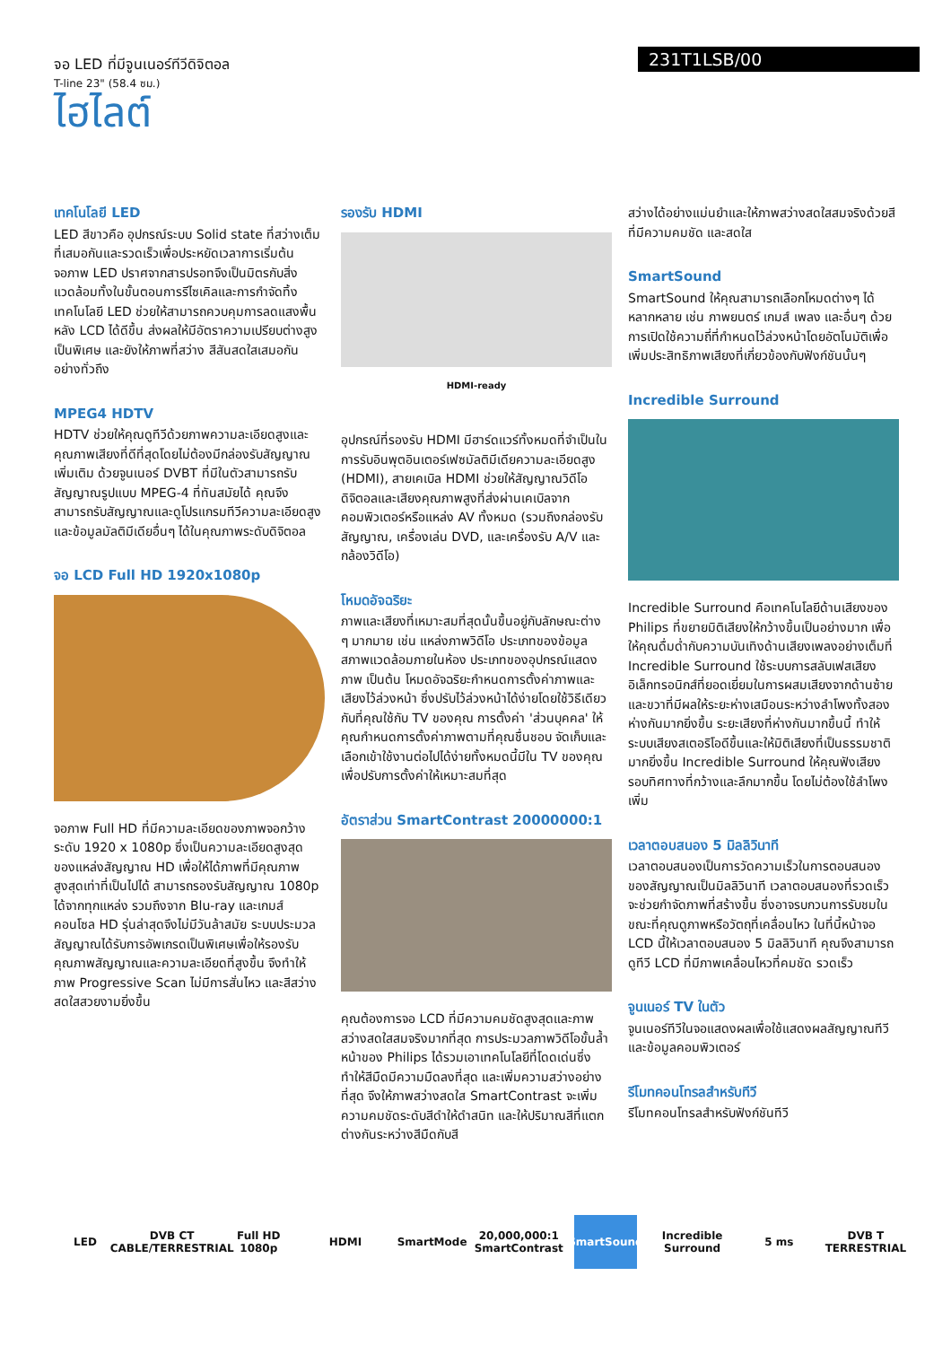จอ LED ที่มีจูนเนอร์ทีวีดิจิตอล
T-line 23" (58.4 ซม.)
ไฮไลต์
231T1LSB/00
เทคโนโลยี LED
LED สีขาวคือ อุปกรณ์ระบบ Solid state ที่สว่างเต็มที่เสมอกันและรวดเร็วเพื่อประหยัดเวลาการเริ่มต้น จอภาพ LED ปราศจากสารปรอทจึงเป็นมิตรกับสิ่งแวดล้อมทั้งในขั้นตอนการรีไซเคิลและการกำจัดทิ้ง เทคโนโลยี LED ช่วยให้สามารถควบคุมการลดแสงพื้นหลัง LCD ได้ดีขึ้น ส่งผลให้มีอัตราความเปรียบต่างสูงเป็นพิเศษ และยังให้ภาพที่สว่าง สีสันสดใสเสมอกันอย่างทั่วถึง
MPEG4 HDTV
HDTV ช่วยให้คุณดูทีวีด้วยภาพความละเอียดสูงและคุณภาพเสียงที่ดีที่สุดโดยไม่ต้องมีกล่องรับสัญญาณเพิ่มเติม ด้วยจูนเนอร์ DVBT ที่มีในตัวสามารถรับสัญญาณรูปแบบ MPEG-4 ที่ทันสมัยได้ คุณจึงสามารถรับสัญญาณและดูโปรแกรมทีวีความละเอียดสูงและข้อมูลมัลติมีเดียอื่นๆ ได้ในคุณภาพระดับดิจิตอล
จอ LCD Full HD 1920x1080p
จอภาพ Full HD ที่มีความละเอียดของภาพจอกว้างระดับ 1920 x 1080p ซึ่งเป็นความละเอียดสูงสุดของแหล่งสัญญาณ HD เพื่อให้ได้ภาพที่มีคุณภาพสูงสุดเท่าที่เป็นไปได้ สามารถรองรับสัญญาณ 1080p ได้จากทุกแหล่ง รวมถึงจาก Blu-ray และเกมส์คอนโซล HD รุ่นล่าสุดจึงไม่มีวันล้าสมัย ระบบประมวลสัญญาณได้รับการอัพเกรดเป็นพิเศษเพื่อให้รองรับคุณภาพสัญญาณและความละเอียดที่สูงขึ้น จึงทำให้ภาพ Progressive Scan ไม่มีการสั่นไหว และสีสว่างสดใสสวยงามยิ่งขึ้น
รองรับ HDMI
HDMI-ready
อุปกรณ์ที่รองรับ HDMI มีฮาร์ดแวร์ทั้งหมดที่จำเป็นในการรับอินพุตอินเตอร์เฟซมัลติมีเดียความละเอียดสูง (HDMI), สายเคเบิล HDMI ช่วยให้สัญญาณวิดีโอดิจิตอลและเสียงคุณภาพสูงที่ส่งผ่านเคเบิลจากคอมพิวเตอร์หรือแหล่ง AV ทั้งหมด (รวมถึงกล่องรับสัญญาณ, เครื่องเล่น DVD, และเครื่องรับ A/V และกล้องวิดีโอ)
โหมดอัจฉริยะ
ภาพและเสียงที่เหมาะสมที่สุดนั้นขึ้นอยู่กับลักษณะต่าง ๆ มากมาย เช่น แหล่งภาพวิดีโอ ประเภทของข้อมูล สภาพแวดล้อมภายในห้อง ประเภทของอุปกรณ์แสดงภาพ เป็นต้น โหมดอัจฉริยะกำหนดการตั้งค่าภาพและเสียงไว้ล่วงหน้า ซึ่งปรับไว้ล่วงหน้าได้ง่ายโดยใช้วิธีเดียวกับที่คุณใช้กับ TV ของคุณ การตั้งค่า 'ส่วนบุคคล' ให้คุณกำหนดการตั้งค่าภาพตามที่คุณชื่นชอบ จัดเก็บและเลือกเข้าใช้งานต่อไปได้ง่ายทั้งหมดนี้มีใน TV ของคุณเพื่อปรับการตั้งค่าให้เหมาะสมที่สุด
อัตราส่วน SmartContrast 20000000:1
คุณต้องการจอ LCD ที่มีความคมชัดสูงสุดและภาพสว่างสดใสสมจริงมากที่สุด การประมวลภาพวิดีโอขั้นล้ำหน้าของ Philips ได้รวมเอาเทคโนโลยีที่โดดเด่นซึ่งทำให้สีมืดมีความมืดลงที่สุด และเพิ่มความสว่างอย่างที่สุด จึงให้ภาพสว่างสดใส SmartContrast จะเพิ่มความคมชัดระดับสีดำให้ดำสนิท และให้ปริมาณสีที่แตกต่างกันระหว่างสีมืดกับสี
สว่างได้อย่างแม่นยำและให้ภาพสว่างสดใสสมจริงด้วยสีที่มีความคมชัด และสดใส
SmartSound
SmartSound ให้คุณสามารถเลือกโหมดต่างๆ ได้หลากหลาย เช่น ภาพยนตร์ เกมส์ เพลง และอื่นๆ ด้วยการเปิดใช้ความถี่ที่กำหนดไว้ล่วงหน้าโดยอัตโนมัติเพื่อเพิ่มประสิทธิภาพเสียงที่เกี่ยวข้องกับฟังก์ชันนั้นๆ
Incredible Surround
Incredible Surround คือเทคโนโลยีด้านเสียงของ Philips ที่ขยายมิติเสียงให้กว้างขึ้นเป็นอย่างมาก เพื่อให้คุณดื่มด่ำกับความบันเทิงด้านเสียงเพลงอย่างเต็มที่ Incredible Surround ใช้ระบบการสลับเฟสเสียงอิเล็กทรอนิกส์ที่ยอดเยี่ยมในการผสมเสียงจากด้านซ้ายและขวาที่มีผลให้ระยะห่างเสมือนระหว่างลำโพงทั้งสองห่างกันมากยิ่งขึ้น ระยะเสียงที่ห่างกันมากขึ้นนี้ ทำให้ระบบเสียงสเตอริโอดีขึ้นและให้มิติเสียงที่เป็นธรรมชาติมากยิ่งขึ้น Incredible Surround ให้คุณฟังเสียงรอบทิศทางที่กว้างและลึกมากขึ้น โดยไม่ต้องใช้ลำโพงเพิ่ม
เวลาตอบสนอง 5 มิลลิวินาที
เวลาตอบสนองเป็นการวัดความเร็วในการตอบสนองของสัญญาณเป็นมิลลิวินาที เวลาตอบสนองที่รวดเร็วจะช่วยกำจัดภาพที่สร้างขึ้น ซึ่งอาจรบกวนการรับชมในขณะที่คุณดูภาพหรือวัตถุที่เคลื่อนไหว ในที่นี้หน้าจอ LCD นี้ให้เวลาตอบสนอง 5 มิลลิวินาที คุณจึงสามารถดูทีวี LCD ที่มีภาพเคลื่อนไหวที่คมชัด รวดเร็ว
จูนเนอร์ TV ในตัว
จูนเนอร์ทีวีในจอแสดงผลเพื่อใช้แสดงผลสัญญาณทีวีและข้อมูลคอมพิวเตอร์
รีโมทคอนโทรลสำหรับทีวี
รีโมทคอนโทรลสำหรับฟังก์ชันทีวี
LED
DVB CT CABLE/TERRESTRIAL
Full HD 1080p
HDMI SmartMode
20,000,000:1 SmartContrast
SmartSound
Incredible Surround
5 ms
DVB T TERRESTRIAL